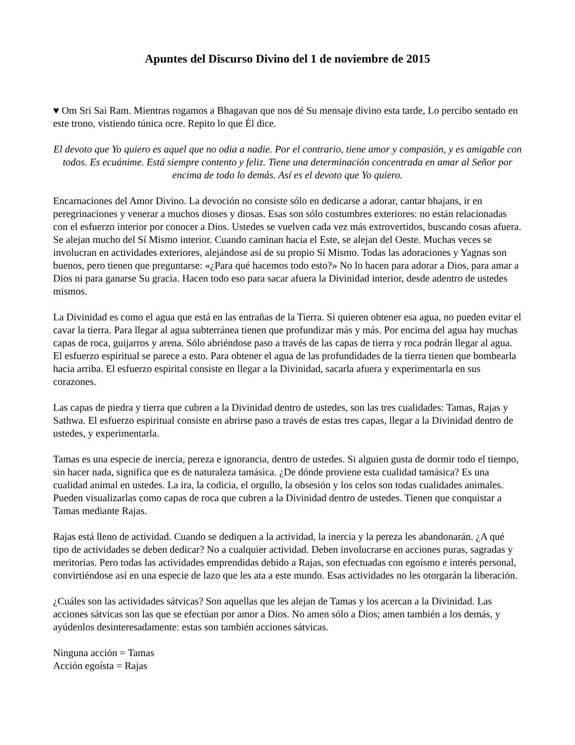Apuntes del Discurso Divino del 1 de noviembre de 2015
♥ Om Sri Sai Ram. Mientras rogamos a Bhagavan que nos dé Su mensaje divino esta tarde, Lo percibo sentado en este trono, vistiendo túnica ocre. Repito lo que Él dice.
El devoto que Yo quiero es aquel que no odia a nadie. Por el contrario, tiene amor y compasión, y es amigable con todos. Es ecuánime. Está siempre contento y feliz. Tiene una determinación concentrada en amar al Señor por encima de todo lo demás. Así es el devoto que Yo quiero.
Encarnaciones del Amor Divino. La devoción no consiste sólo en dedicarse a adorar, cantar bhajans, ir en peregrinaciones y venerar a muchos dioses y diosas. Esas son sólo costumbres exteriores: no están relacionadas con el esfuerzo interior por conocer a Dios. Ustedes se vuelven cada vez más extrovertidos, buscando cosas afuera. Se alejan mucho del Sí Mismo interior. Cuando caminan hacia el Este, se alejan del Oeste. Muchas veces se involucran en actividades exteriores, alejándose así de su propio Sí Mismo. Todas las adoraciones y Yagnas son buenos, pero tienen que preguntarse: «¿Para qué hacemos todo esto?» No lo hacen para adorar a Dios, para amar a Dios ni para ganarse Su gracia. Hacen todo eso para sacar afuera la Divinidad interior, desde adentro de ustedes mismos.
La Divinidad es como el agua que está en las entrañas de la Tierra. Si quieren obtener esa agua, no pueden evitar el cavar la tierra. Para llegar al agua subterránea tienen que profundizar más y más. Por encima del agua hay muchas capas de roca, guijarros y arena. Sólo abriéndose paso a través de las capas de tierra y roca podrán llegar al agua. El esfuerzo espiritual se parece a esto. Para obtener el agua de las profundidades de la tierra tienen que bombearla hacia arriba. El esfuerzo espirital consiste en llegar a la Divinidad, sacarla afuera y experimentarla en sus corazones.
Las capas de piedra y tierra que cubren a la Divinidad dentro de ustedes, son las tres cualidades: Tamas, Rajas y Sathwa. El esfuerzo espiritual consiste en abrirse paso a través de estas tres capas, llegar a la Divinidad dentro de ustedes, y experimentarla.
Tamas es una especie de inercia, pereza e ignorancia, dentro de ustedes. Si alguien gusta de dormir todo el tiempo, sin hacer nada, significa que es de naturaleza tamásica. ¿De dónde proviene esta cualidad tamásica? Es una cualidad animal en ustedes. La ira, la codicia, el orgullo, la obsesión y los celos son todas cualidades animales. Pueden visualizarlas como capas de roca que cubren a la Divinidad dentro de ustedes. Tienen que conquistar a Tamas mediante Rajas.
Rajas está lleno de actividad. Cuando se dediquen a la actividad, la inercia y la pereza les abandonarán. ¿A qué tipo de actividades se deben dedicar? No a cualquier actividad. Deben involucrarse en acciones puras, sagradas y meritorias. Pero todas las actividades emprendidas debido a Rajas, son efectuadas con egoísmo e interés personal, convirtiéndose así en una especie de lazo que les ata a este mundo. Esas actividades no les otorgarán la liberación.
¿Cuáles son las actividades sátvicas? Son aquellas que les alejan de Tamas y los acercan a la Divinidad. Las acciones sátvicas son las que se efectúan por amor a Dios. No amen sólo a Dios; amen también a los demás, y ayúdenlos desinteresadamente: estas son también acciones sátvicas.
Ninguna acción = Tamas
Acción egoísta = Rajas